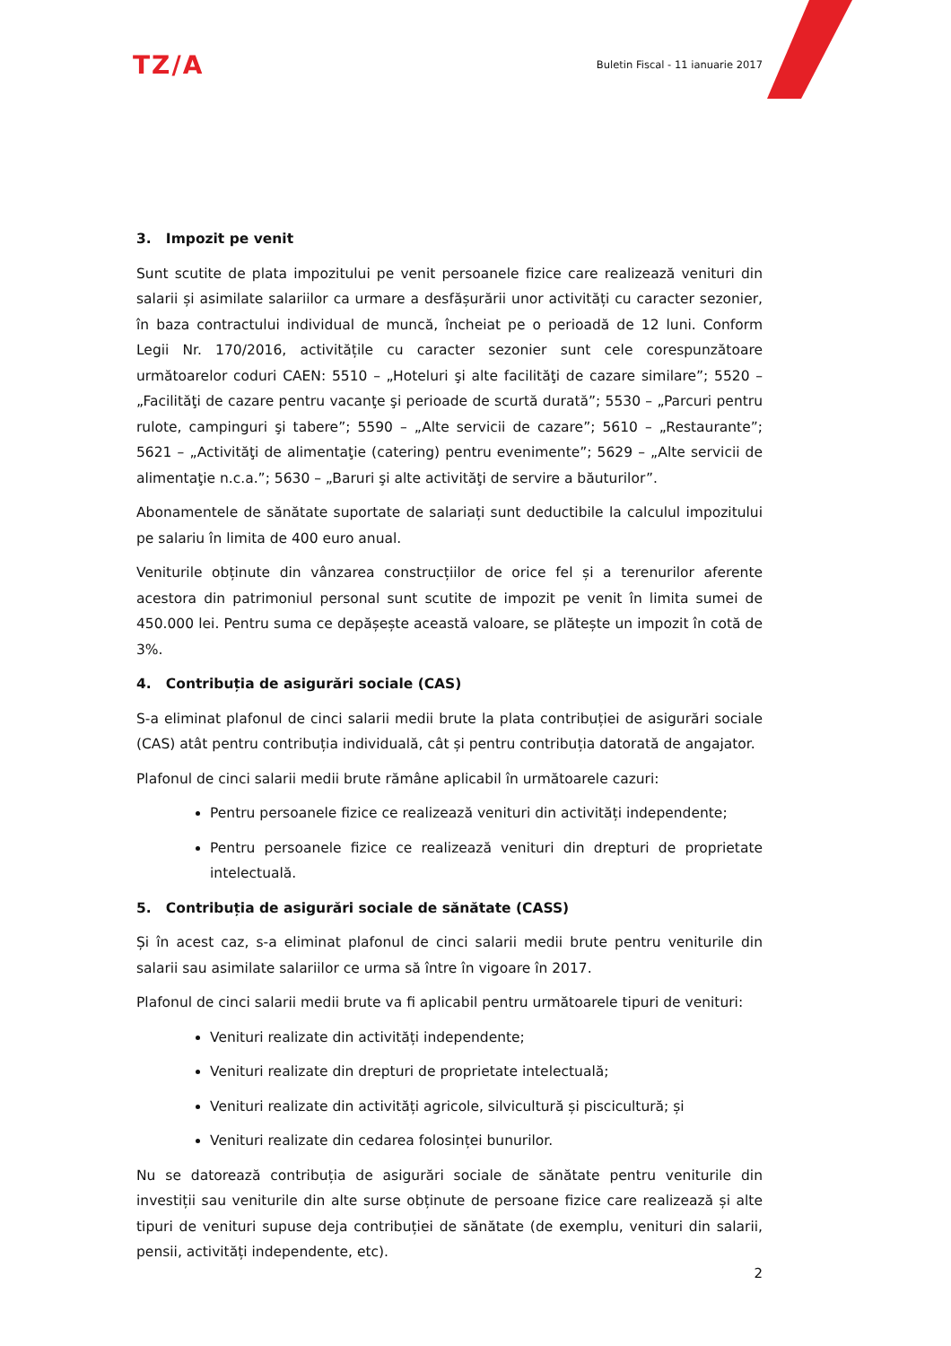TZ/A
Buletin Fiscal - 11 ianuarie 2017
3. Impozit pe venit
Sunt scutite de plata impozitului pe venit persoanele fizice care realizează venituri din salarii și asimilate salariilor ca urmare a desfășurării unor activități cu caracter sezonier, în baza contractului individual de muncă, încheiat pe o perioadă de 12 luni. Conform Legii Nr. 170/2016, activitățile cu caracter sezonier sunt cele corespunzătoare următoarelor coduri CAEN: 5510 – „Hoteluri şi alte facilităţi de cazare similare”; 5520 – „Facilităţi de cazare pentru vacanţe şi perioade de scurtă durată”; 5530 – „Parcuri pentru rulote, campinguri şi tabere”; 5590 – „Alte servicii de cazare”; 5610 – „Restaurante”; 5621 – „Activităţi de alimentaţie (catering) pentru evenimente”; 5629 – „Alte servicii de alimentaţie n.c.a.”; 5630 – „Baruri şi alte activităţi de servire a băuturilor”.
Abonamentele de sănătate suportate de salariați sunt deductibile la calculul impozitului pe salariu în limita de 400 euro anual.
Veniturile obținute din vânzarea construcțiilor de orice fel și a terenurilor aferente acestora din patrimoniul personal sunt scutite de impozit pe venit în limita sumei de 450.000 lei. Pentru suma ce depășește această valoare, se plătește un impozit în cotă de 3%.
4. Contribuția de asigurări sociale (CAS)
S-a eliminat plafonul de cinci salarii medii brute la plata contribuției de asigurări sociale (CAS) atât pentru contribuția individuală, cât și pentru contribuția datorată de angajator.
Plafonul de cinci salarii medii brute rămâne aplicabil în următoarele cazuri:
Pentru persoanele fizice ce realizează venituri din activități independente;
Pentru persoanele fizice ce realizează venituri din drepturi de proprietate intelectuală.
5. Contribuția de asigurări sociale de sănătate (CASS)
Și în acest caz, s-a eliminat plafonul de cinci salarii medii brute pentru veniturile din salarii sau asimilate salariilor ce urma să între în vigoare în 2017.
Plafonul de cinci salarii medii brute va fi aplicabil pentru următoarele tipuri de venituri:
Venituri realizate din activități independente;
Venituri realizate din drepturi de proprietate intelectuală;
Venituri realizate din activități agricole, silvicultură și piscicultură; și
Venituri realizate din cedarea folosinței bunurilor.
Nu se datorează contribuția de asigurări sociale de sănătate pentru veniturile din investiții sau veniturile din alte surse obținute de persoane fizice care realizează și alte tipuri de venituri supuse deja contribuției de sănătate (de exemplu, venituri din salarii, pensii, activități independente, etc).
2